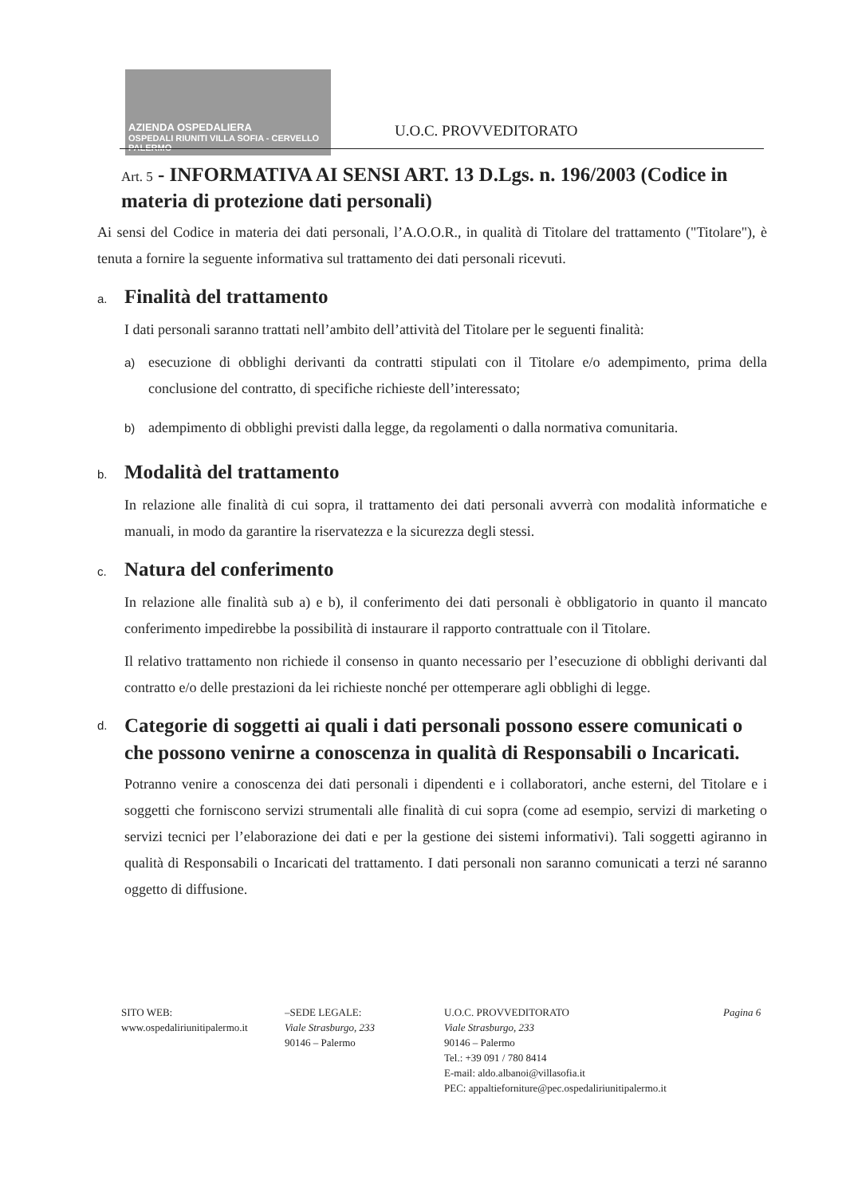AZIENDA OSPEDALIERA
OSPEDALI RIUNITI VILLA SOFIA - CERVELLO PALERMO
U.O.C. PROVVEDITORATO
Art. 5 - INFORMATIVA AI SENSI ART. 13 D.Lgs. n. 196/2003 (Codice in materia di protezione dati personali)
Ai sensi del Codice in materia dei dati personali, l’A.O.O.R., in qualità di Titolare del trattamento ("Titolare"), è tenuta a fornire la seguente informativa sul trattamento dei dati personali ricevuti.
a. Finalità del trattamento
I dati personali saranno trattati nell’ambito dell’attività del Titolare per le seguenti finalità:
a)
esecuzione di obblighi derivanti da contratti stipulati con il Titolare e/o adempimento, prima della conclusione del contratto, di specifiche richieste dell’interessato;
b)
adempimento di obblighi previsti dalla legge, da regolamenti o dalla normativa comunitaria.
b. Modalità del trattamento
In relazione alle finalità di cui sopra, il trattamento dei dati personali avverrà con modalità informatiche e manuali, in modo da garantire la riservatezza e la sicurezza degli stessi.
c. Natura del conferimento
In relazione alle finalità sub a) e b), il conferimento dei dati personali è obbligatorio in quanto il mancato conferimento impedirebbe la possibilità di instaurare il rapporto contrattuale con il Titolare.
Il relativo trattamento non richiede il consenso in quanto necessario per l’esecuzione di obblighi derivanti dal contratto e/o delle prestazioni da lei richieste nonché per ottemperare agli obblighi di legge.
d. Categorie di soggetti ai quali i dati personali possono essere comunicati o che possono venirne a conoscenza in qualità di Responsabili o Incaricati.
Potranno venire a conoscenza dei dati personali i dipendenti e i collaboratori, anche esterni, del Titolare e i soggetti che forniscono servizi strumentali alle finalità di cui sopra (come ad esempio, servizi di marketing o servizi tecnici per l’elaborazione dei dati e per la gestione dei sistemi informativi). Tali soggetti agiranno in qualità di Responsabili o Incaricati del trattamento. I dati personali non saranno comunicati a terzi né saranno oggetto di diffusione.
SITO WEB:
www.ospedaliriunitipalermo.it
–SEDE LEGALE:
Viale Strasburgo, 233
90146 – Palermo
U.O.C. PROVVEDITORATO
Viale Strasburgo, 233
90146 – Palermo
Tel.: +39 091 / 780 8414
E-mail: aldo.albanoi@villasofia.it
PEC: appaltieforniture@pec.ospedaliriunitipalermo.it
Pagina 6